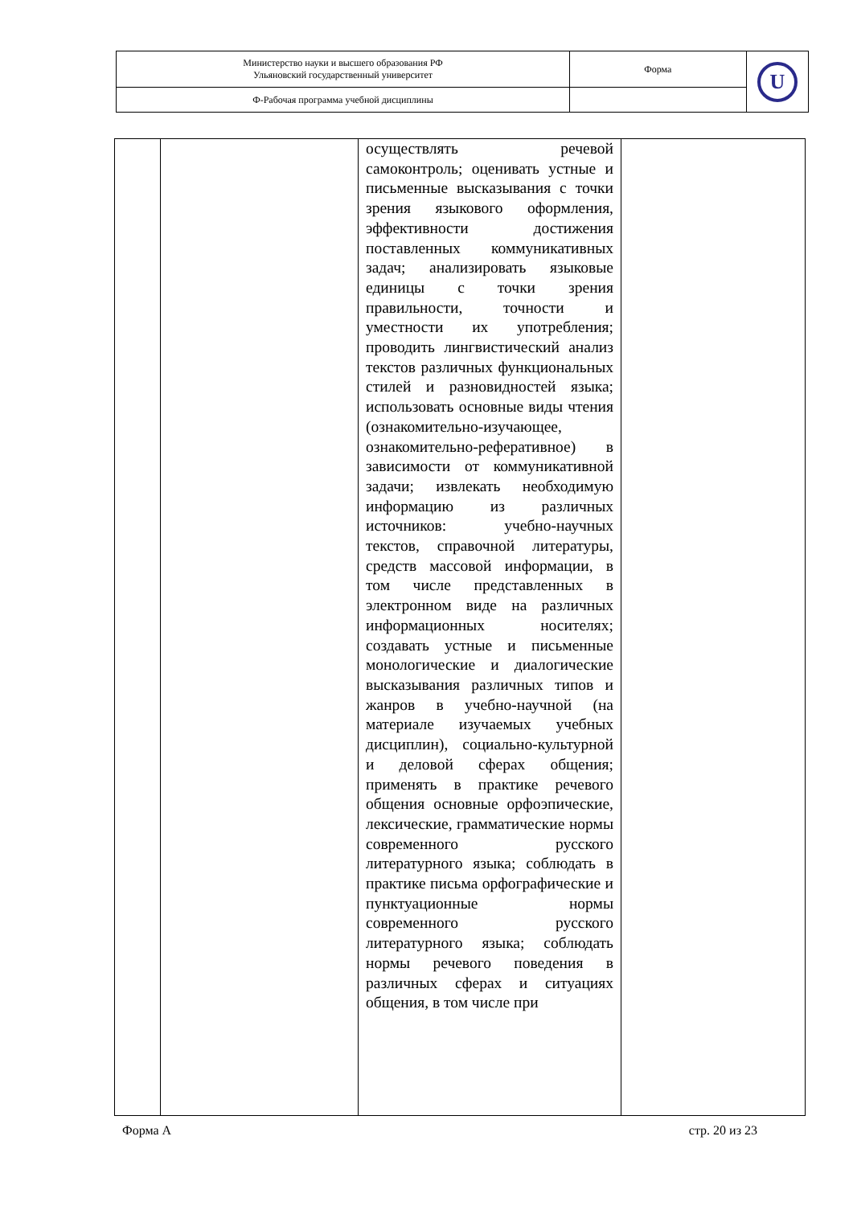| Министерство науки и высшего образования РФ Ульяновский государственный университет | Форма | U |
| Ф-Рабочая программа учебной дисциплины | | |
| | | осуществлять речевой самоконтроль; оценивать устные и письменные высказывания с точки зрения языкового оформления, эффективности достижения поставленных коммуникативных задач; анализировать языковые единицы с точки зрения правильности, точности и уместности их употребления; проводить лингвистический анализ текстов различных функциональных стилей и разновидностей языка; использовать основные виды чтения (ознакомительно-изучающее, ознакомительно-реферативное) в зависимости от коммуникативной задачи; извлекать необходимую информацию из различных источников: учебно-научных текстов, справочной литературы, средств массовой информации, в том числе представленных в электронном виде на различных информационных носителях; создавать устные и письменные монологические и диалогические высказывания различных типов и жанров в учебно-научной (на материале изучаемых учебных дисциплин), социально-культурной и деловой сферах общения; применять в практике речевого общения основные орфоэпические, лексические, грамматические нормы современного русского литературного языка; соблюдать в практике письма орфографические и пунктуационные нормы современного русского литературного языка; соблюдать нормы речевого поведения в различных сферах и ситуациях общения, в том числе при | |
Форма А стр. 20 из 23